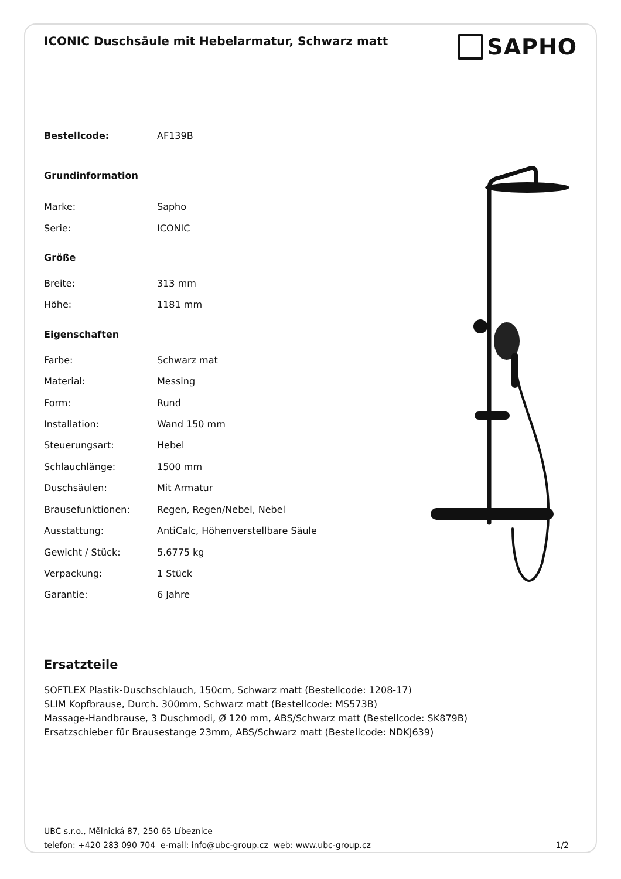ICONIC Duschsäule mit Hebelarmatur, Schwarz matt
SAPHO
| Bestellcode: | AF139B |
| Grundinformation | |
| Marke: | Sapho |
| Serie: | ICONIC |
| Größe | |
| Breite: | 313 mm |
| Höhe: | 1181 mm |
| Eigenschaften | |
| Farbe: | Schwarz mat |
| Material: | Messing |
| Form: | Rund |
| Installation: | Wand 150 mm |
| Steuerungsart: | Hebel |
| Schlauchlänge: | 1500 mm |
| Duschsäulen: | Mit Armatur |
| Brausefunktionen: | Regen, Regen/Nebel, Nebel |
| Ausstattung: | AntiCalc, Höhenverstellbare Säule |
| Gewicht / Stück: | 5.6775 kg |
| Verpackung: | 1 Stück |
| Garantie: | 6 Jahre |
Ersatzteile
SOFTLEX Plastik-Duschschlauch, 150cm, Schwarz matt (Bestellcode: 1208-17)
SLIM Kopfbrause, Durch. 300mm, Schwarz matt (Bestellcode: MS573B)
Massage-Handbrause, 3 Duschmodi, Ø 120 mm, ABS/Schwarz matt (Bestellcode: SK879B)
Ersatzschieber für Brausestange 23mm, ABS/Schwarz matt (Bestellcode: NDKJ639)
UBC s.r.o., Mělnická 87, 250 65 Líbeznice
telefon: +420 283 090 704 e-mail: info@ubc-group.cz web: www.ubc-group.cz
1/2